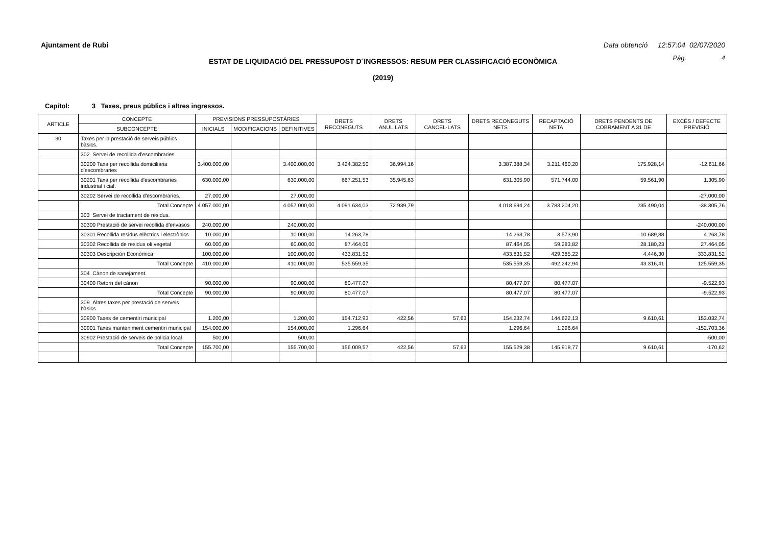Ajuntament de Rubi Data obtenció 12:57:04 02/07/2020
ESTAT DE LIQUIDACIÓ DEL PRESSUPOST D´INGRESSOS: RESUM PER CLASSIFICACIÓ ECONÒMICA
Pàg. 4
(2019)
Capítol: 3 Taxes, preus públics i altres ingressos.
| ARTICLE | CONCEPTE | PREVISIONS PRESSUPOSTÀRIES | | | DRETS RECONEGUTS | DRETS ANUL·LATS | DRETS CANCEL·LATS | DRETS RECONEGUTS NETS | RECAPTACIÓ NETA | DRETS PENDENTS DE COBRAMENT A 31 DE | EXCÉS / DEFECTE PREVISIÓ |
| --- | --- | --- | --- | --- | --- | --- | --- | --- | --- | --- | --- |
| | SUBCONCEPTE | INICIALS | MODIFICACIONS | DEFINITIVES | | | | | | | |
| 30 | Taxes per la prestació de serveis públics bàsics. | | | | | | | | | | |
| | 302 Servei de recollida d'escombraries. | | | | | | | | | | |
| | 30200 Taxa per recollida domiciliària d'escombraries | 3.400.000,00 | | 3.400.000,00 | 3.424.382,50 | 36.994,16 | | 3.387.388,34 | 3.211.460,20 | 175.928,14 | -12.611,66 |
| | 30201 Taxa per recollida d'escombraries industrial i cial. | 630.000,00 | | 630.000,00 | 667.251,53 | 35.945,63 | | 631.305,90 | 571.744,00 | 59.561,90 | 1.305,90 |
| | 30202 Servei de recollida d'escombraries. | 27.000,00 | | 27.000,00 | | | | | | | -27.000,00 |
| | Total Concepte | 4.057.000,00 | | 4.057.000,00 | 4.091.634,03 | 72.939,79 | | 4.018.694,24 | 3.783.204,20 | 235.490,04 | -38.305,76 |
| | 303 Servei de tractament de residus. | | | | | | | | | | |
| | 30300 Prestació de servei recollida d'envasos | 240.000,00 | | 240.000,00 | | | | | | | -240.000,00 |
| | 30301 Recollida residus elèctrics i electrònics | 10.000,00 | | 10.000,00 | 14.263,78 | | | 14.263,78 | 3.573,90 | 10.689,88 | 4.263,78 |
| | 30302 Recollida de residus oli vegetal | 60.000,00 | | 60.000,00 | 87.464,05 | | | 87.464,05 | 59.283,82 | 28.180,23 | 27.464,05 |
| | 30303 Descripción Económica | 100.000,00 | | 100.000,00 | 433.831,52 | | | 433.831,52 | 429.385,22 | 4.446,30 | 333.831,52 |
| | Total Concepte | 410.000,00 | | 410.000,00 | 535.559,35 | | | 535.559,35 | 492.242,94 | 43.316,41 | 125.559,35 |
| | 304 Cànon de sanejament. | | | | | | | | | | |
| | 30400 Retorn del cànon | 90.000,00 | | 90.000,00 | 80.477,07 | | | 80.477,07 | 80.477,07 | | -9.522,93 |
| | Total Concepte | 90.000,00 | | 90.000,00 | 80.477,07 | | | 80.477,07 | 80.477,07 | | -9.522,93 |
| | 309 Altres taxes per prestació de serveis bàsics. | | | | | | | | | | |
| | 30900 Taxes de cementiri municipal | 1.200,00 | | 1.200,00 | 154.712,93 | 422,56 | 57,63 | 154.232,74 | 144.622,13 | 9.610,61 | 153.032,74 |
| | 30901 Taxes manteniment cementiri municipal | 154.000,00 | | 154.000,00 | 1.296,64 | | | 1.296,64 | 1.296,64 | | -152.703,36 |
| | 30902 Prestació de serveis de policia local | 500,00 | | 500,00 | | | | | | | -500,00 |
| | Total Concepte | 155.700,00 | | 155.700,00 | 156.009,57 | 422,56 | 57,63 | 155.529,38 | 145.918,77 | 9.610,61 | -170,62 |